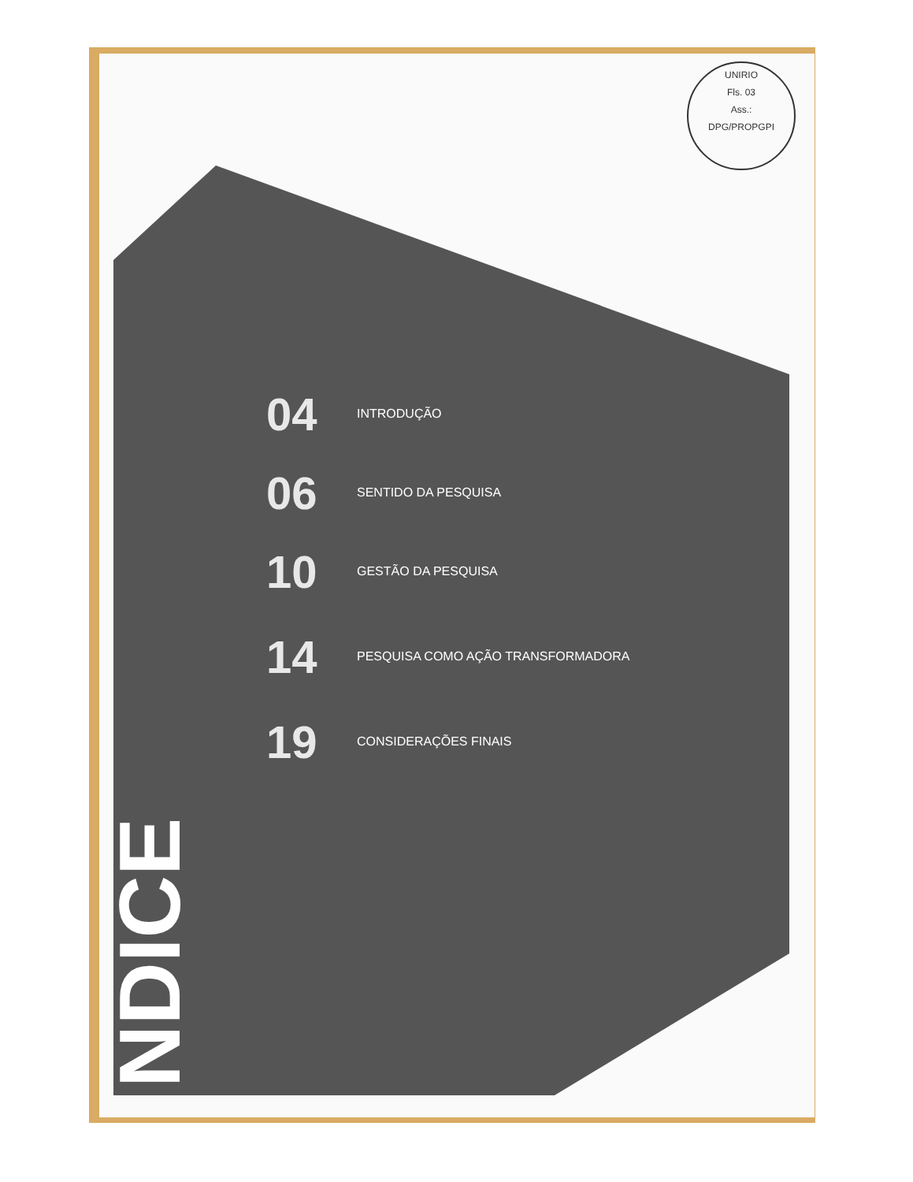UNIRIO
Fls. 03
Ass.:
DPG/PROPGPI
04 INTRODUÇÃO
06 SENTIDO DA PESQUISA
10 GESTÃO DA PESQUISA
14 PESQUISA COMO AÇÃO TRANSFORMADORA
19 CONSIDERAÇÕES FINAIS
NDICE